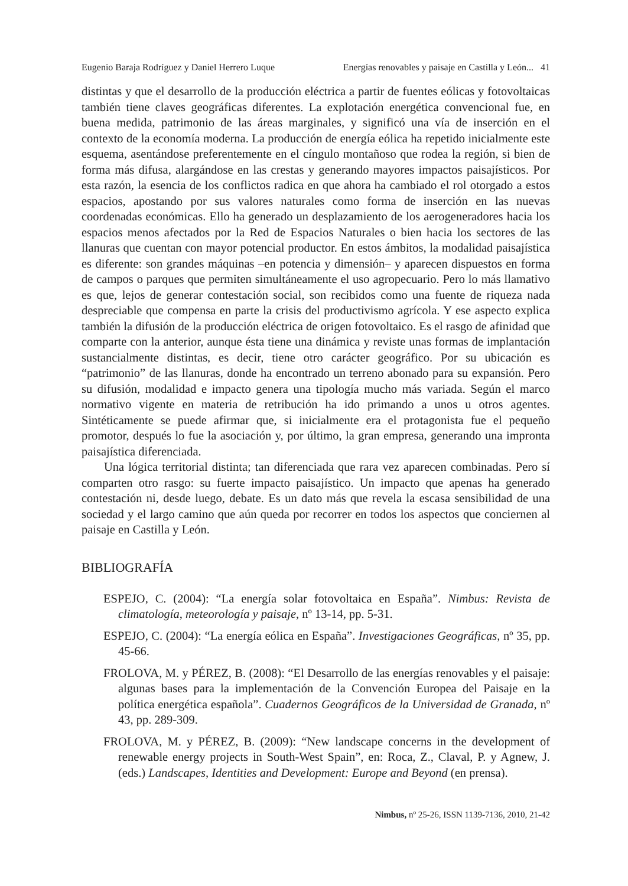Eugenio Baraja Rodríguez y Daniel Herrero Luque Energías renovables y paisaje en Castilla y León... 41
distintas y que el desarrollo de la producción eléctrica a partir de fuentes eólicas y fotovoltaicas también tiene claves geográficas diferentes. La explotación energética convencional fue, en buena medida, patrimonio de las áreas marginales, y significó una vía de inserción en el contexto de la economía moderna. La producción de energía eólica ha repetido inicialmente este esquema, asentándose preferentemente en el cíngulo montañoso que rodea la región, si bien de forma más difusa, alargándose en las crestas y generando mayores impactos paisajísticos. Por esta razón, la esencia de los conflictos radica en que ahora ha cambiado el rol otorgado a estos espacios, apostando por sus valores naturales como forma de inserción en las nuevas coordenadas económicas. Ello ha generado un desplazamiento de los aerogeneradores hacia los espacios menos afectados por la Red de Espacios Naturales o bien hacia los sectores de las llanuras que cuentan con mayor potencial productor. En estos ámbitos, la modalidad paisajística es diferente: son grandes máquinas –en potencia y dimensión– y aparecen dispuestos en forma de campos o parques que permiten simultáneamente el uso agropecuario. Pero lo más llamativo es que, lejos de generar contestación social, son recibidos como una fuente de riqueza nada despreciable que compensa en parte la crisis del productivismo agrícola. Y ese aspecto explica también la difusión de la producción eléctrica de origen fotovoltaico. Es el rasgo de afinidad que comparte con la anterior, aunque ésta tiene una dinámica y reviste unas formas de implantación sustancialmente distintas, es decir, tiene otro carácter geográfico. Por su ubicación es “patrimonio” de las llanuras, donde ha encontrado un terreno abonado para su expansión. Pero su difusión, modalidad e impacto genera una tipología mucho más variada. Según el marco normativo vigente en materia de retribución ha ido primando a unos u otros agentes. Sintéticamente se puede afirmar que, si inicialmente era el protagonista fue el pequeño promotor, después lo fue la asociación y, por último, la gran empresa, generando una impronta paisajística diferenciada.
Una lógica territorial distinta; tan diferenciada que rara vez aparecen combinadas. Pero sí comparten otro rasgo: su fuerte impacto paisajístico. Un impacto que apenas ha generado contestación ni, desde luego, debate. Es un dato más que revela la escasa sensibilidad de una sociedad y el largo camino que aún queda por recorrer en todos los aspectos que conciernen al paisaje en Castilla y León.
BIBLIOGRAFÍA
ESPEJO, C. (2004): “La energía solar fotovoltaica en España”. Nimbus: Revista de climatología, meteorología y paisaje, nº 13-14, pp. 5-31.
ESPEJO, C. (2004): “La energía eólica en España”. Investigaciones Geográficas, nº 35, pp. 45-66.
FROLOVA, M. y PÉREZ, B. (2008): “El Desarrollo de las energías renovables y el paisaje: algunas bases para la implementación de la Convención Europea del Paisaje en la política energética española”. Cuadernos Geográficos de la Universidad de Granada, nº 43, pp. 289-309.
FROLOVA, M. y PÉREZ, B. (2009): “New landscape concerns in the development of renewable energy projects in South-West Spain”, en: Roca, Z., Claval, P. y Agnew, J. (eds.) Landscapes, Identities and Development: Europe and Beyond (en prensa).
Nimbus, nº 25-26, ISSN 1139-7136, 2010, 21-42